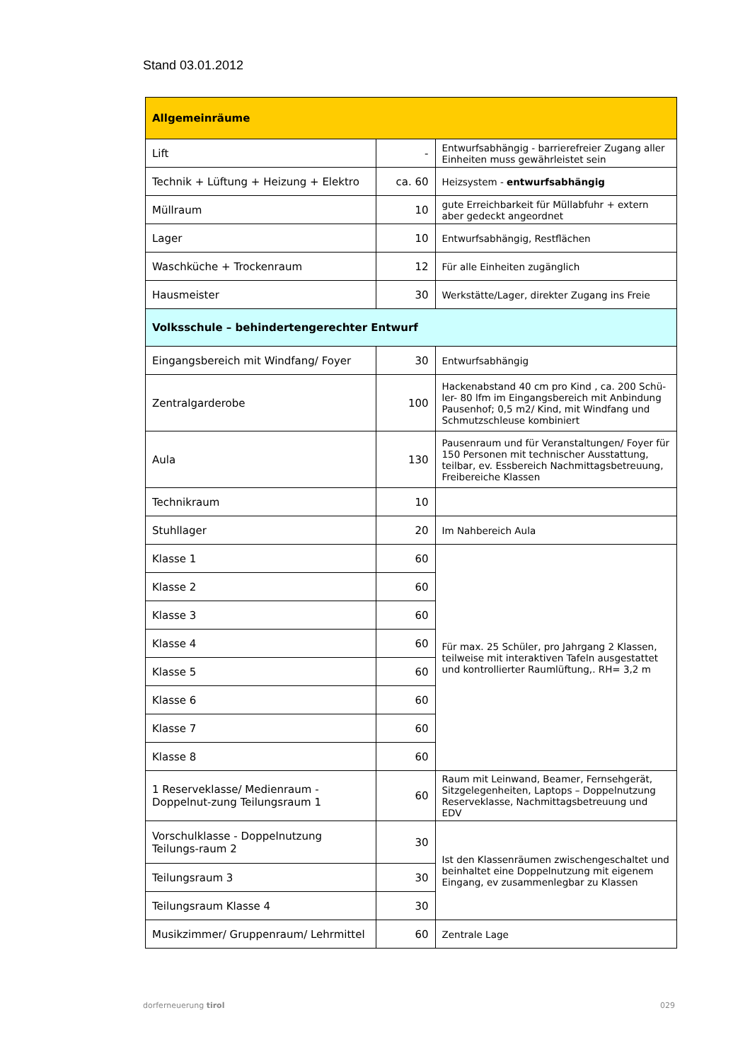Stand 03.01.2012
| Allgemeinräume | | |
| Lift | - | Entwurfsabhängig - barrierefreier Zugang aller Einheiten muss gewährleistet sein |
| Technik + Lüftung + Heizung + Elektro | ca. 60 | Heizsystem - entwurfsabhängig |
| Müllraum | 10 | gute Erreichbarkeit für Müllabfuhr + extern aber gedeckt angeordnet |
| Lager | 10 | Entwurfsabhängig, Restflächen |
| Waschküche + Trockenraum | 12 | Für alle Einheiten zugänglich |
| Hausmeister | 30 | Werkstätte/Lager, direkter Zugang ins Freie |
| Volksschule – behindertengerechter Entwurf | | |
| Eingangsbereich mit Windfang/ Foyer | 30 | Entwurfsabhängig |
| Zentralgarderobe | 100 | Hackenabstand 40 cm pro Kind , ca. 200 Schü-ler- 80 lfm im Eingangsbereich mit Anbindung Pausenhof; 0,5 m2/ Kind, mit Windfang und Schmutzschleuse kombiniert |
| Aula | 130 | Pausenraum und für Veranstaltungen/ Foyer für 150 Personen mit technischer Ausstattung, teilbar, ev. Essbereich Nachmittagsbetreuung, Freibereiche Klassen |
| Technikraum | 10 | |
| Stuhllager | 20 | Im Nahbereich Aula |
| Klasse 1 | 60 | Für max. 25 Schüler, pro Jahrgang 2 Klassen, teilweise mit interaktiven Tafeln ausgestattet und kontrollierter Raumlüftung,. RH= 3,2 m |
| Klasse 2 | 60 | |
| Klasse 3 | 60 | |
| Klasse 4 | 60 | |
| Klasse 5 | 60 | |
| Klasse 6 | 60 | |
| Klasse 7 | 60 | |
| Klasse 8 | 60 | |
| 1 Reserveklasse/ Medienraum - Doppelnut-zung Teilungsraum 1 | 60 | Raum mit Leinwand, Beamer, Fernsehgerät, Sitzgelegenheiten, Laptops – Doppelnutzung Reserveklasse, Nachmittagsbetreuung und EDV |
| Vorschulklasse - Doppelnutzung Teilungs-raum 2 | 30 | Ist den Klassenräumen zwischengeschaltet und beinhaltet eine Doppelnutzung mit eigenem Eingang, ev zusammenlegbar zu Klassen |
| Teilungsraum 3 | 30 | |
| Teilungsraum Klasse 4 | 30 | |
| Musikzimmer/ Gruppenraum/ Lehrmittel | 60 | Zentrale Lage |
dorferneuerung tirol 029